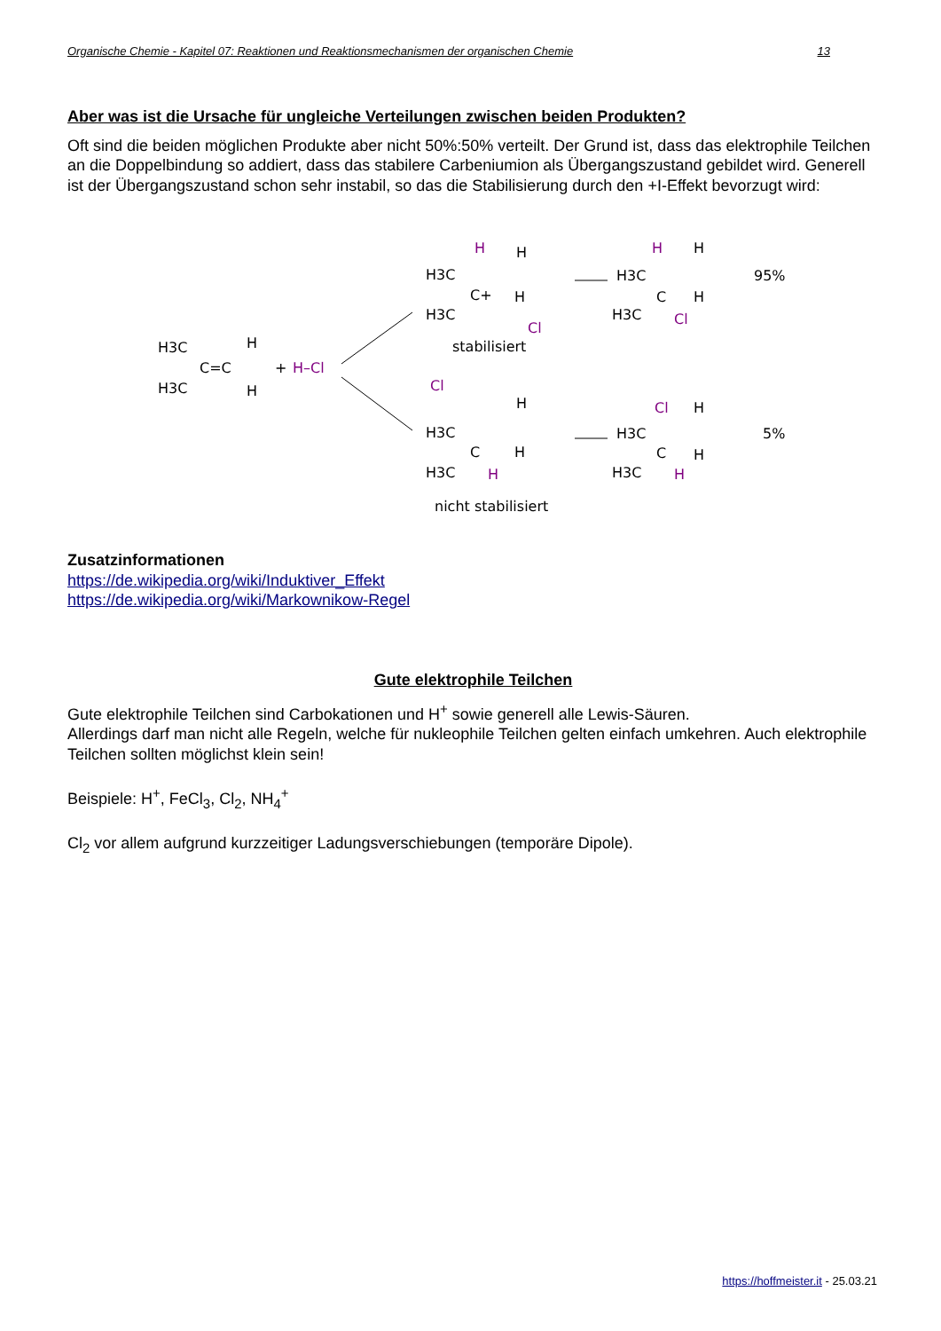Organische Chemie - Kapitel 07: Reaktionen und Reaktionsmechanismen der organischen Chemie 13
Aber was ist die Ursache für ungleiche Verteilungen zwischen beiden Produkten?
Oft sind die beiden möglichen Produkte aber nicht 50%:50% verteilt. Der Grund ist, dass das elektrophile Teilchen an die Doppelbindung so addiert, dass das stabilere Carbeniumion als Übergangszustand gebildet wird. Generell ist der Übergangszustand schon sehr instabil, so das die Stabilisierung durch den +I-Effekt bevorzugt wird:
H3C
H3C
C=C
H
H
+
H–Cl
H3C
H3C
C+
H
H
H
Cl
stabilisiert
H3C
H3C
C
H
H
H
Cl
95%
H3C
H3C
C
H
H
H
Cl
nicht stabilisiert
H3C
H3C
C
Cl
H
H
H
5%
Zusatzinformationen
https://de.wikipedia.org/wiki/Induktiver_Effekt
https://de.wikipedia.org/wiki/Markownikow-Regel
Gute elektrophile Teilchen
Gute elektrophile Teilchen sind Carbokationen und H<sup>+</sup> sowie generell alle Lewis-Säuren.
Allerdings darf man nicht alle Regeln, welche für nukleophile Teilchen gelten einfach umkehren. Auch elektrophile Teilchen sollten möglichst klein sein!
Beispiele: H<sup>+</sup>, FeCl<sub>3</sub>, Cl<sub>2</sub>, NH<sub>4</sub><sup>+</sup>
Cl<sub>2</sub> vor allem aufgrund kurzzeitiger Ladungsverschiebungen (temporäre Dipole).
https://hoffmeister.it - 25.03.21